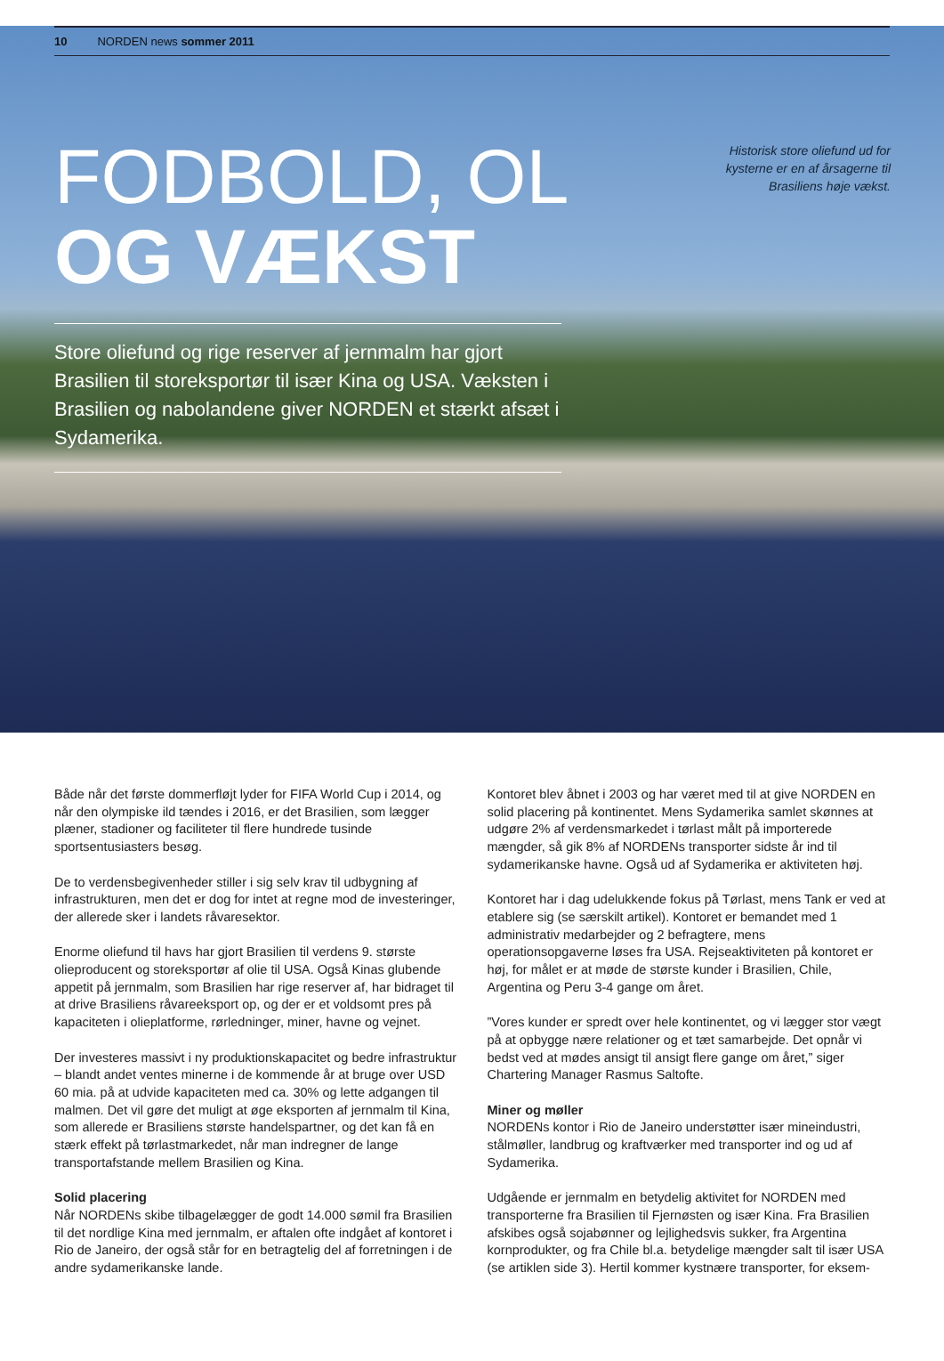10 NORDEN news sommer 2011
Historisk store oliefund ud for kysterne er en af årsagerne til Brasiliens høje vækst.
FODBOLD, OL
OG VÆKST
Store oliefund og rige reserver af jernmalm har gjort Brasilien til storeksportør til især Kina og USA. Væksten i Brasilien og nabolandene giver NORDEN et stærkt afsæt i Sydamerika.
Både når det første dommerfløjt lyder for FIFA World Cup i 2014, og når den olympiske ild tændes i 2016, er det Brasilien, som lægger plæner, stadioner og faciliteter til flere hundrede tusinde sportsentusiasters besøg.
De to verdensbegivenheder stiller i sig selv krav til udbygning af infrastrukturen, men det er dog for intet at regne mod de investeringer, der allerede sker i landets råvaresektor.
Enorme oliefund til havs har gjort Brasilien til verdens 9. største olieproducent og storeksportør af olie til USA. Også Kinas glubende appetit på jernmalm, som Brasilien har rige reserver af, har bidraget til at drive Brasiliens råvareeksport op, og der er et voldsomt pres på kapaciteten i olieplatforme, rørledninger, miner, havne og vejnet.
Der investeres massivt i ny produktionskapacitet og bedre infrastruktur – blandt andet ventes minerne i de kommende år at bruge over USD 60 mia. på at udvide kapaciteten med ca. 30% og lette adgangen til malmen. Det vil gøre det muligt at øge eksporten af jernmalm til Kina, som allerede er Brasiliens største handelspartner, og det kan få en stærk effekt på tørlastmarkedet, når man indregner de lange transportafstande mellem Brasilien og Kina.
Solid placering
Når NORDENs skibe tilbagelægger de godt 14.000 sømil fra Brasilien til det nordlige Kina med jernmalm, er aftalen ofte indgået af kontoret i Rio de Janeiro, der også står for en betragtelig del af forretningen i de andre sydamerikanske lande.
Kontoret blev åbnet i 2003 og har været med til at give NORDEN en solid placering på kontinentet. Mens Sydamerika samlet skønnes at udgøre 2% af verdensmarkedet i tørlast målt på importerede mængder, så gik 8% af NORDENs transporter sidste år ind til sydamerikanske havne. Også ud af Sydamerika er aktiviteten høj.
Kontoret har i dag udelukkende fokus på Tørlast, mens Tank er ved at etablere sig (se særskilt artikel). Kontoret er bemandet med 1 administrativ medarbejder og 2 befragtere, mens operationsopgaverne løses fra USA. Rejseaktiviteten på kontoret er høj, for målet er at møde de største kunder i Brasilien, Chile, Argentina og Peru 3-4 gange om året.
”Vores kunder er spredt over hele kontinentet, og vi lægger stor vægt på at opbygge nære relationer og et tæt samarbejde. Det opnår vi bedst ved at mødes ansigt til ansigt flere gange om året,” siger Chartering Manager Rasmus Saltofte.
Miner og møller
NORDENs kontor i Rio de Janeiro understøtter især mineindustri, stålmøller, landbrug og kraftværker med transporter ind og ud af Sydamerika.
Udgående er jernmalm en betydelig aktivitet for NORDEN med transporterne fra Brasilien til Fjernøsten og især Kina. Fra Brasilien afskibes også sojabønner og lejlighedsvis sukker, fra Argentina kornprodukter, og fra Chile bl.a. betydelige mængder salt til især USA (se artiklen side 3). Hertil kommer kystnære transporter, for eksem-